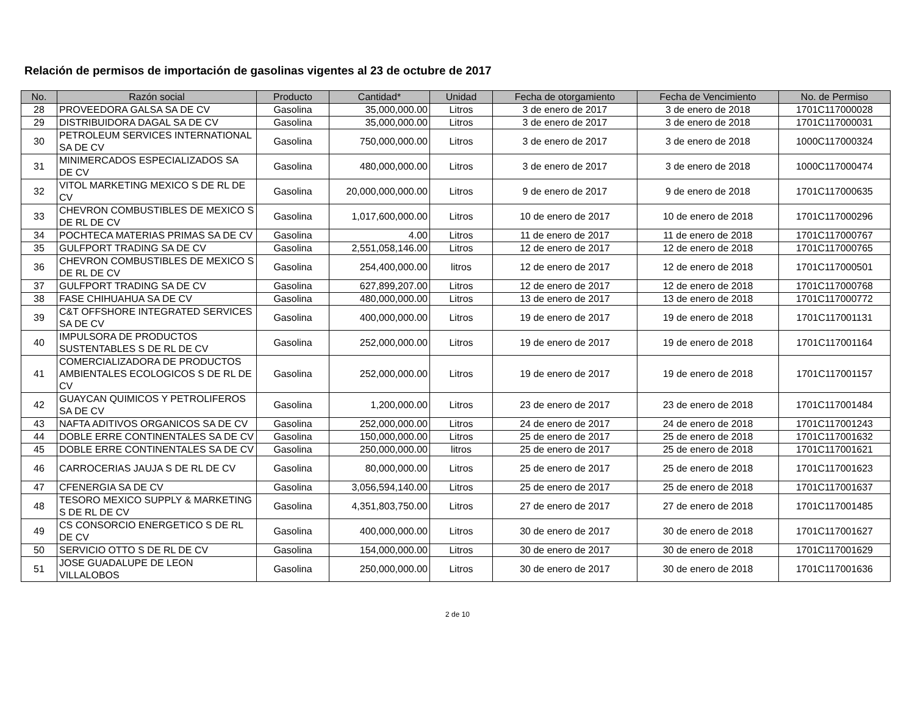Relación de permisos de importación de gasolinas vigentes al 23 de octubre de 2017
| No. | Razón social | Producto | Cantidad* | Unidad | Fecha de otorgamiento | Fecha de Vencimiento | No. de Permiso |
| --- | --- | --- | --- | --- | --- | --- | --- |
| 28 | PROVEEDORA GALSA SA DE CV | Gasolina | 35,000,000.00 | Litros | 3 de enero de 2017 | 3 de enero de 2018 | 1701C117000028 |
| 29 | DISTRIBUIDORA DAGAL SA DE CV | Gasolina | 35,000,000.00 | Litros | 3 de enero de 2017 | 3 de enero de 2018 | 1701C117000031 |
| 30 | PETROLEUM SERVICES INTERNATIONAL SA DE CV | Gasolina | 750,000,000.00 | Litros | 3 de enero de 2017 | 3 de enero de 2018 | 1000C117000324 |
| 31 | MINIMERCADOS ESPECIALIZADOS SA DE CV | Gasolina | 480,000,000.00 | Litros | 3 de enero de 2017 | 3 de enero de 2018 | 1000C117000474 |
| 32 | VITOL MARKETING MEXICO S DE RL DE CV | Gasolina | 20,000,000,000.00 | Litros | 9 de enero de 2017 | 9 de enero de 2018 | 1701C117000635 |
| 33 | CHEVRON COMBUSTIBLES DE MEXICO S DE RL DE CV | Gasolina | 1,017,600,000.00 | Litros | 10 de enero de 2017 | 10 de enero de 2018 | 1701C117000296 |
| 34 | POCHTECA MATERIAS PRIMAS SA DE CV | Gasolina | 4.00 | Litros | 11 de enero de 2017 | 11 de enero de 2018 | 1701C117000767 |
| 35 | GULFPORT TRADING SA DE CV | Gasolina | 2,551,058,146.00 | Litros | 12 de enero de 2017 | 12 de enero de 2018 | 1701C117000765 |
| 36 | CHEVRON COMBUSTIBLES DE MEXICO S DE RL DE CV | Gasolina | 254,400,000.00 | litros | 12 de enero de 2017 | 12 de enero de 2018 | 1701C117000501 |
| 37 | GULFPORT TRADING SA DE CV | Gasolina | 627,899,207.00 | Litros | 12 de enero de 2017 | 12 de enero de 2018 | 1701C117000768 |
| 38 | FASE CHIHUAHUA SA DE CV | Gasolina | 480,000,000.00 | Litros | 13 de enero de 2017 | 13 de enero de 2018 | 1701C117000772 |
| 39 | C&T OFFSHORE INTEGRATED SERVICES SA DE CV | Gasolina | 400,000,000.00 | Litros | 19 de enero de 2017 | 19 de enero de 2018 | 1701C117001131 |
| 40 | IMPULSORA DE PRODUCTOS SUSTENTABLES S DE RL DE CV | Gasolina | 252,000,000.00 | Litros | 19 de enero de 2017 | 19 de enero de 2018 | 1701C117001164 |
| 41 | COMERCIALIZADORA DE PRODUCTOS AMBIENTALES ECOLOGICOS S DE RL DE CV | Gasolina | 252,000,000.00 | Litros | 19 de enero de 2017 | 19 de enero de 2018 | 1701C117001157 |
| 42 | GUAYCAN QUIMICOS Y PETROLIFEROS SA DE CV | Gasolina | 1,200,000.00 | Litros | 23 de enero de 2017 | 23 de enero de 2018 | 1701C117001484 |
| 43 | NAFTA ADITIVOS ORGANICOS SA DE CV | Gasolina | 252,000,000.00 | Litros | 24 de enero de 2017 | 24 de enero de 2018 | 1701C117001243 |
| 44 | DOBLE ERRE CONTINENTALES SA DE CV | Gasolina | 150,000,000.00 | Litros | 25 de enero de 2017 | 25 de enero de 2018 | 1701C117001632 |
| 45 | DOBLE ERRE CONTINENTALES SA DE CV | Gasolina | 250,000,000.00 | litros | 25 de enero de 2017 | 25 de enero de 2018 | 1701C117001621 |
| 46 | CARROCERIAS JAUJA S DE RL DE CV | Gasolina | 80,000,000.00 | Litros | 25 de enero de 2017 | 25 de enero de 2018 | 1701C117001623 |
| 47 | CFENERGIA SA DE CV | Gasolina | 3,056,594,140.00 | Litros | 25 de enero de 2017 | 25 de enero de 2018 | 1701C117001637 |
| 48 | TESORO MEXICO SUPPLY & MARKETING S DE RL DE CV | Gasolina | 4,351,803,750.00 | Litros | 27 de enero de 2017 | 27 de enero de 2018 | 1701C117001485 |
| 49 | CS CONSORCIO ENERGETICO S DE RL DE CV | Gasolina | 400,000,000.00 | Litros | 30 de enero de 2017 | 30 de enero de 2018 | 1701C117001627 |
| 50 | SERVICIO OTTO S DE RL DE CV | Gasolina | 154,000,000.00 | Litros | 30 de enero de 2017 | 30 de enero de 2018 | 1701C117001629 |
| 51 | JOSE GUADALUPE DE LEON VILLALOBOS | Gasolina | 250,000,000.00 | Litros | 30 de enero de 2017 | 30 de enero de 2018 | 1701C117001636 |
2 de 10